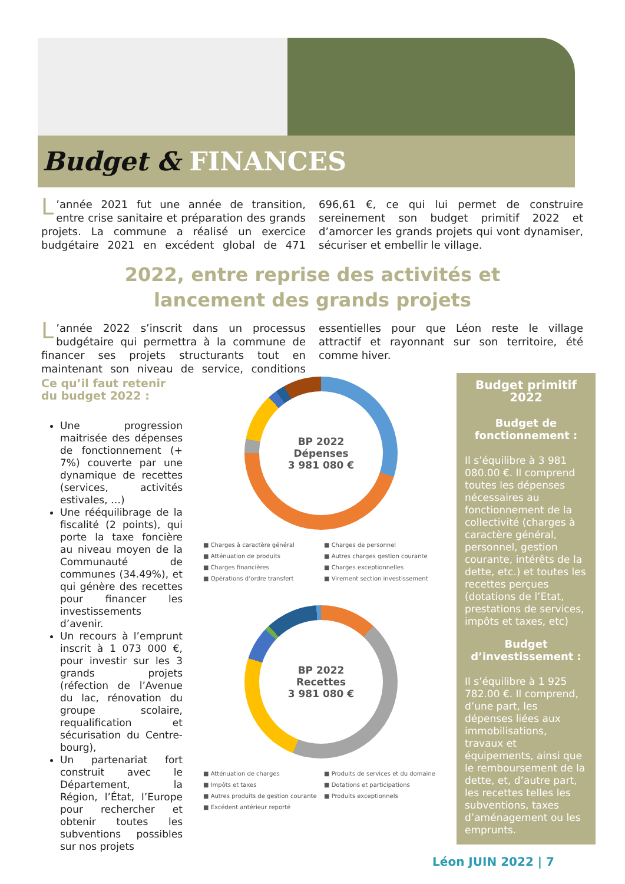Budget & FINANCES
L’année 2021 fut une année de transition, entre crise sanitaire et préparation des grands projets. La commune a réalisé un exercice budgétaire 2021 en excédent global de 471 696,61 €, ce qui lui permet de construire sereinement son budget primitif 2022 et d’amorcer les grands projets qui vont dynamiser, sécuriser et embellir le village.
2022, entre reprise des activités et
lancement des grands projets
L’année 2022 s’inscrit dans un processus budgétaire qui permettra à la commune de financer ses projets structurants tout en maintenant son niveau de service, conditions essentielles pour que Léon reste le village attractif et rayonnant sur son territoire, été comme hiver.
Ce qu’il faut retenir
du budget 2022 :
Une progression maitrisée des dépenses de fonctionnement (+ 7%) couverte par une dynamique de recettes (services, activités estivales, …)
Une rééquilibrage de la fiscalité (2 points), qui porte la taxe foncière au niveau moyen de la Communauté de communes (34.49%), et qui génère des recettes pour financer les investissements d’avenir.
Un recours à l’emprunt inscrit à 1 073 000 €, pour investir sur les 3 grands projets (réfection de l’Avenue du lac, rénovation du groupe scolaire, requalification et sécurisation du Centre-bourg),
Un partenariat fort construit avec le Département, la Région, l’État, l’Europe pour rechercher et obtenir toutes les subventions possibles sur nos projets
BP 2022
Dépenses
3 981 080 €
■ Charges à caractère général ■ Charges de personnel ■ Atténuation de produits ■ Autres charges gestion courante ■ Charges financières ■ Charges exceptionnelles ■ Opérations d’ordre transfert ■ Virement section investissement
BP 2022
Recettes
3 981 080 €
■ Atténuation de charges ■ Produits de services et du domaine ■ Impôts et taxes ■ Dotations et participations ■ Autres produits de gestion courante ■ Produits exceptionnels ■ Excédent antérieur reporté
Budget primitif
2022
Budget de
fonctionnement :
Il s’équilibre à 3 981 080.00 €. Il comprend toutes les dépenses nécessaires au fonctionnement de la collectivité (charges à caractère général, personnel, gestion courante, intérêts de la dette, etc.) et toutes les recettes perçues (dotations de l’Etat, prestations de services, impôts et taxes, etc)
Budget
d’investissement :
Il s’équilibre à 1 925 782.00 €. Il comprend, d’une part, les dépenses liées aux immobilisations, travaux et équipements, ainsi que le remboursement de la dette, et, d’autre part, les recettes telles les subventions, taxes d’aménagement ou les emprunts.
Léon JUIN 2022 | 7